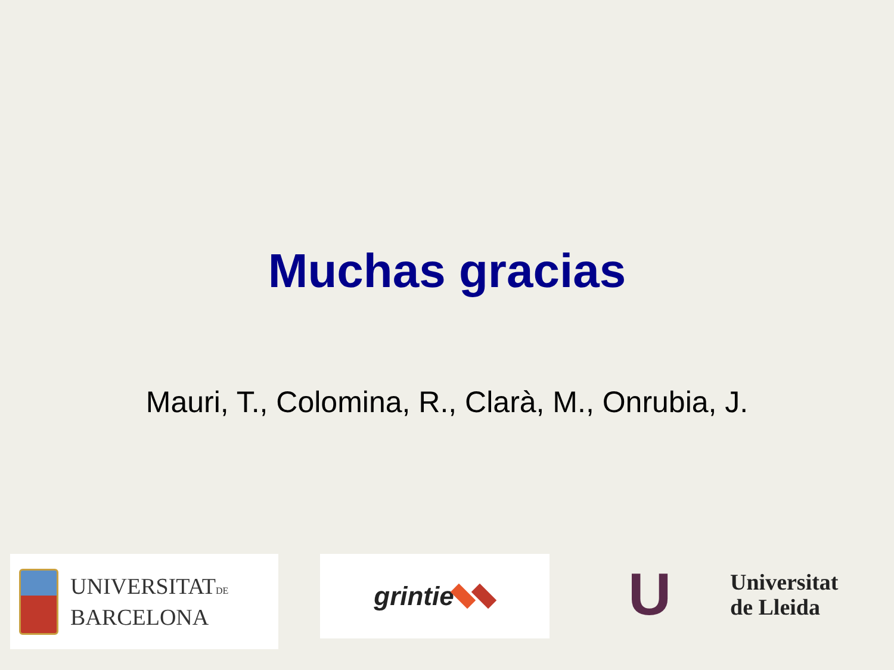Muchas gracias
Mauri, T., Colomina, R., Clarà, M., Onrubia, J.
UNIVERSITATDE
BARCELONA
grintie
U
Universitat
de Lleida